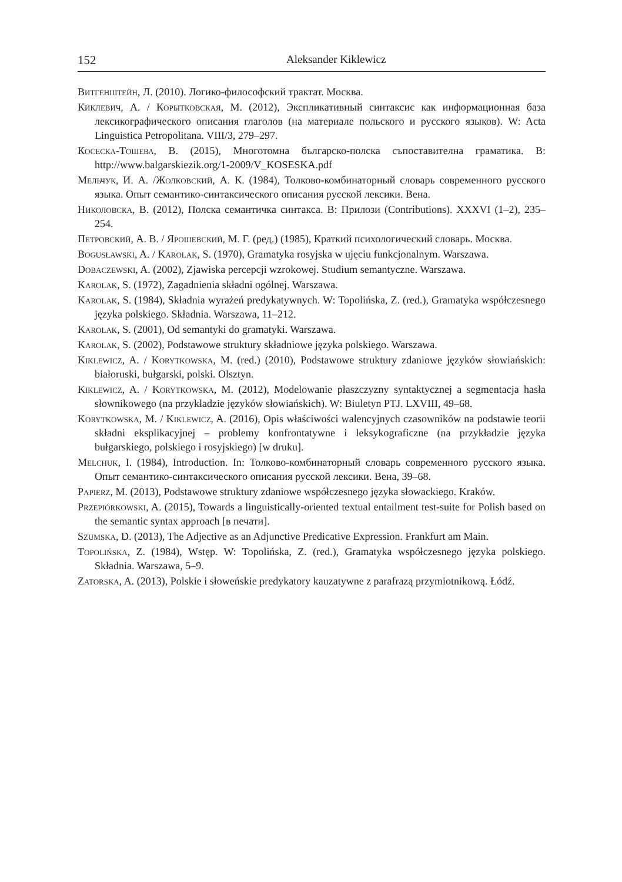152 Aleksander Kiklewicz
Витгенштейн, Л. (2010). Логико-философский трактат. Москва.
Киклевич, А. / Корытковская, М. (2012), Экспликативный синтаксис как информационная база лексикографического описания глаголов (на материале польского и русского языков). W: Acta Linguistica Petropolitana. VIII/3, 279–297.
Косеска-Тошева, В. (2015), Многотомна българско-полска съпоставителна граматика. В: http://www.balgarskiezik.org/1-2009/V_KOSESKA.pdf
Мельчук, И. А. /Жолковский, А. К. (1984), Толково-комбинаторный словарь современного русского языка. Опыт семантико-синтаксического описания русской лексики. Вена.
Николовска, В. (2012), Полска семантичка синтакса. В: Прилози (Contributions). XXXVI (1–2), 235–254.
Петровский, А. В. / Ярошевский, М. Г. (ред.) (1985), Краткий психологический словарь. Москва.
Bogusławski, A. / Karolak, S. (1970), Gramatyka rosyjska w ujęciu funkcjonalnym. Warszawa.
Dobaczewski, A. (2002), Zjawiska percepcji wzrokowej. Studium semantyczne. Warszawa.
Karolak, S. (1972), Zagadnienia składni ogólnej. Warszawa.
Karolak, S. (1984), Składnia wyrażeń predykatywnych. W: Topolińska, Z. (red.), Gramatyka współczesnego języka polskiego. Składnia. Warszawa, 11–212.
Karolak, S. (2001), Od semantyki do gramatyki. Warszawa.
Karolak, S. (2002), Podstawowe struktury składniowe języka polskiego. Warszawa.
Kiklewicz, A. / Korytkowska, M. (red.) (2010), Podstawowe struktury zdaniowe języków słowiańskich: białoruski, bułgarski, polski. Olsztyn.
Kiklewicz, A. / Korytkowska, M. (2012), Modelowanie płaszczyzny syntaktycznej a segmentacja hasła słownikowego (na przykładzie języków słowiańskich). W: Biuletyn PTJ. LXVIII, 49–68.
Korytkowska, M. / Kiklewicz, A. (2016), Opis właściwości walencyjnych czasowników na podstawie teorii składni eksplikacyjnej – problemy konfrontatywne i leksykograficzne (na przykładzie języka bułgarskiego, polskiego i rosyjskiego) [w druku].
Melchuk, I. (1984), Introduction. In: Толково-комбинаторный словарь современного русского языка. Опыт семантико-синтаксического описания русской лексики. Вена, 39–68.
Papierz, M. (2013), Podstawowe struktury zdaniowe współczesnego języka słowackiego. Kraków.
Przepiórkowski, A. (2015), Towards a linguistically-oriented textual entailment test-suite for Polish based on the semantic syntax approach [в печати].
Szumska, D. (2013), The Adjective as an Adjunctive Predicative Expression. Frankfurt am Main.
Topolińska, Z. (1984), Wstęp. W: Topolińska, Z. (red.), Gramatyka współczesnego języka polskiego. Składnia. Warszawa, 5–9.
Zatorska, A. (2013), Polskie i słoweńskie predykatory kauzatywne z parafrazą przymiotnikową. Łódź.